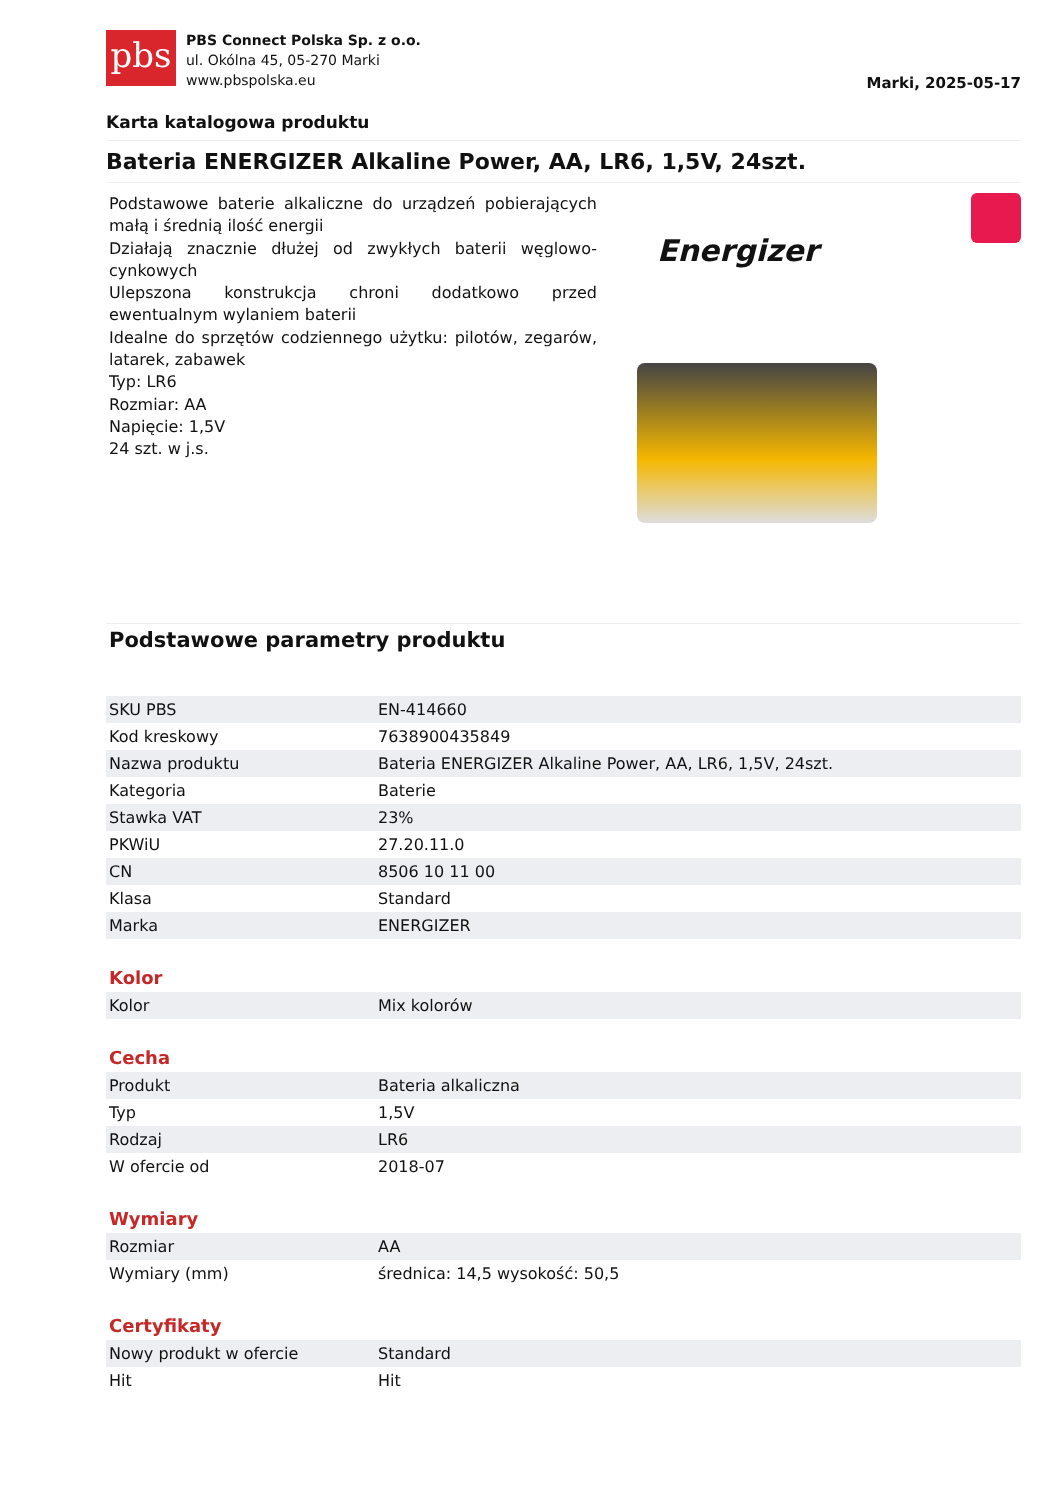pbs
PBS Connect Polska Sp. z o.o.
ul. Okólna 45, 05-270 Marki
www.pbspolska.eu
Marki, 2025-05-17
Karta katalogowa produktu
Bateria ENERGIZER Alkaline Power, AA, LR6, 1,5V, 24szt.
Podstawowe baterie alkaliczne do urządzeń pobierających małą i średnią ilość energii
Działają znacznie dłużej od zwykłych baterii węglowo-cynkowych
Ulepszona konstrukcja chroni dodatkowo przed ewentualnym wylaniem baterii
Idealne do sprzętów codziennego użytku: pilotów, zegarów, latarek, zabawek
Typ: LR6
Rozmiar: AA
Napięcie: 1,5V
24 szt. w j.s.
Energizer
Podstawowe parametry produktu
| SKU PBS | EN-414660 |
| Kod kreskowy | 7638900435849 |
| Nazwa produktu | Bateria ENERGIZER Alkaline Power, AA, LR6, 1,5V, 24szt. |
| Kategoria | Baterie |
| Stawka VAT | 23% |
| PKWiU | 27.20.11.0 |
| CN | 8506 10 11 00 |
| Klasa | Standard |
| Marka | ENERGIZER |
Kolor
| Kolor | Mix kolorów |
Cecha
| Produkt | Bateria alkaliczna |
| Typ | 1,5V |
| Rodzaj | LR6 |
| W ofercie od | 2018-07 |
Wymiary
| Rozmiar | AA |
| Wymiary (mm) | średnica: 14,5 wysokość: 50,5 |
Certyfikaty
| Nowy produkt w ofercie | Standard |
| Hit | Hit |